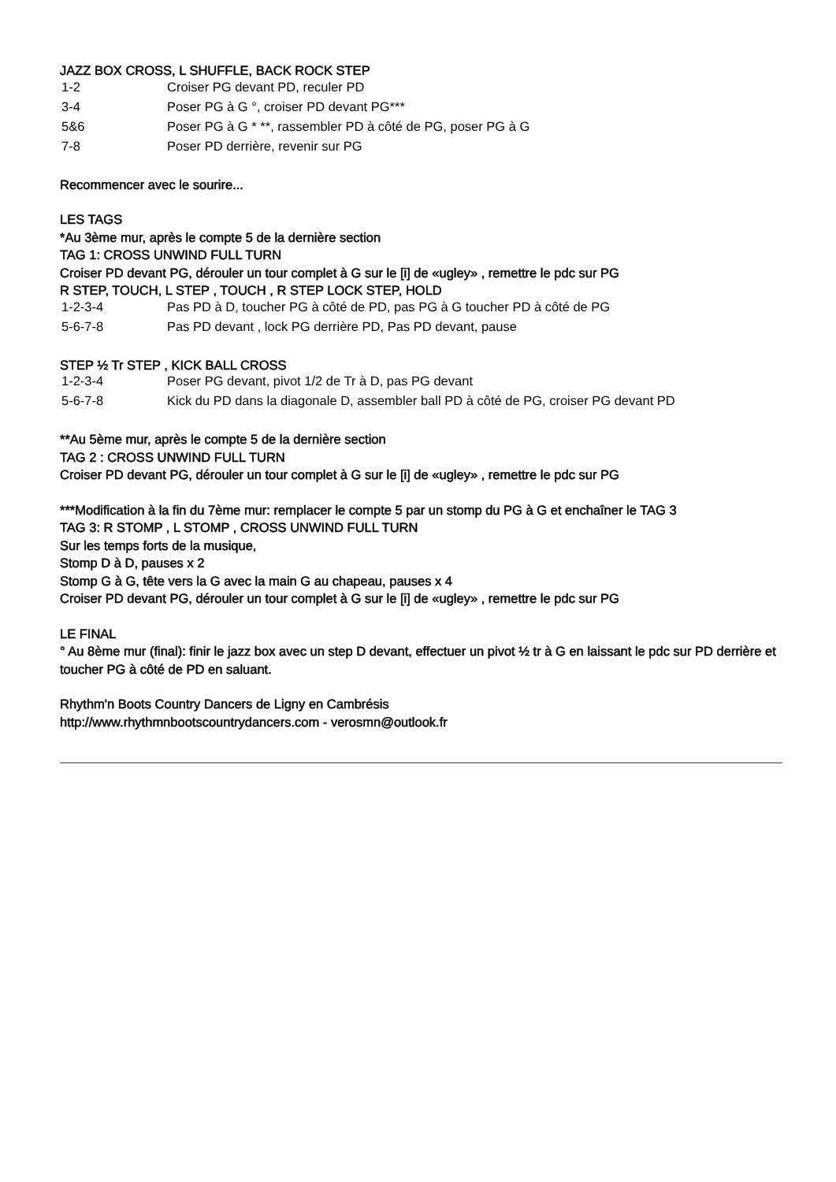JAZZ BOX CROSS, L SHUFFLE, BACK ROCK STEP
| 1-2 | Croiser PG devant PD, reculer PD |
| 3-4 | Poser PG à G °, croiser PD devant PG*** |
| 5&6 | Poser PG à G * **, rassembler PD à côté de PG, poser PG à G |
| 7-8 | Poser PD derrière, revenir sur PG |
Recommencer avec le sourire...
LES TAGS
*Au 3ème mur, après le compte 5 de la dernière section
TAG 1: CROSS UNWIND FULL TURN
Croiser PD devant PG, dérouler un tour complet à G sur le [i] de «ugley» , remettre le pdc sur PG
R STEP, TOUCH, L STEP , TOUCH , R STEP LOCK STEP, HOLD
| 1-2-3-4 | Pas PD à D, toucher PG à côté de PD, pas PG à G toucher PD à côté de PG |
| 5-6-7-8 | Pas PD devant , lock PG derrière PD, Pas PD devant, pause |
STEP ½ Tr STEP , KICK BALL CROSS
| 1-2-3-4 | Poser PG devant, pivot 1/2 de Tr à D, pas PG devant |
| 5-6-7-8 | Kick du PD dans la diagonale D, assembler ball PD à côté de PG, croiser PG devant PD |
**Au 5ème mur, après le compte 5 de la dernière section
TAG 2 : CROSS UNWIND FULL TURN
Croiser PD devant PG, dérouler un tour complet à G sur le [i] de «ugley» , remettre le pdc sur PG
***Modification à la fin du 7ème mur: remplacer le compte 5 par un stomp du PG à G et enchaîner le TAG 3
TAG 3: R STOMP , L STOMP , CROSS UNWIND FULL TURN
Sur les temps forts de la musique,
Stomp D à D, pauses x 2
Stomp G à G, tête vers la G avec la main G au chapeau, pauses x 4
Croiser PD devant PG, dérouler un tour complet à G sur le [i] de «ugley» , remettre le pdc sur PG
LE FINAL
° Au 8ème mur (final): finir le jazz box avec un step D devant, effectuer un pivot ½ tr à G en laissant le pdc sur PD derrière et toucher PG à côté de PD en saluant.
Rhythm'n Boots Country Dancers de Ligny en Cambrésis
http://www.rhythmnbootscountrydancers.com - verosmn@outlook.fr